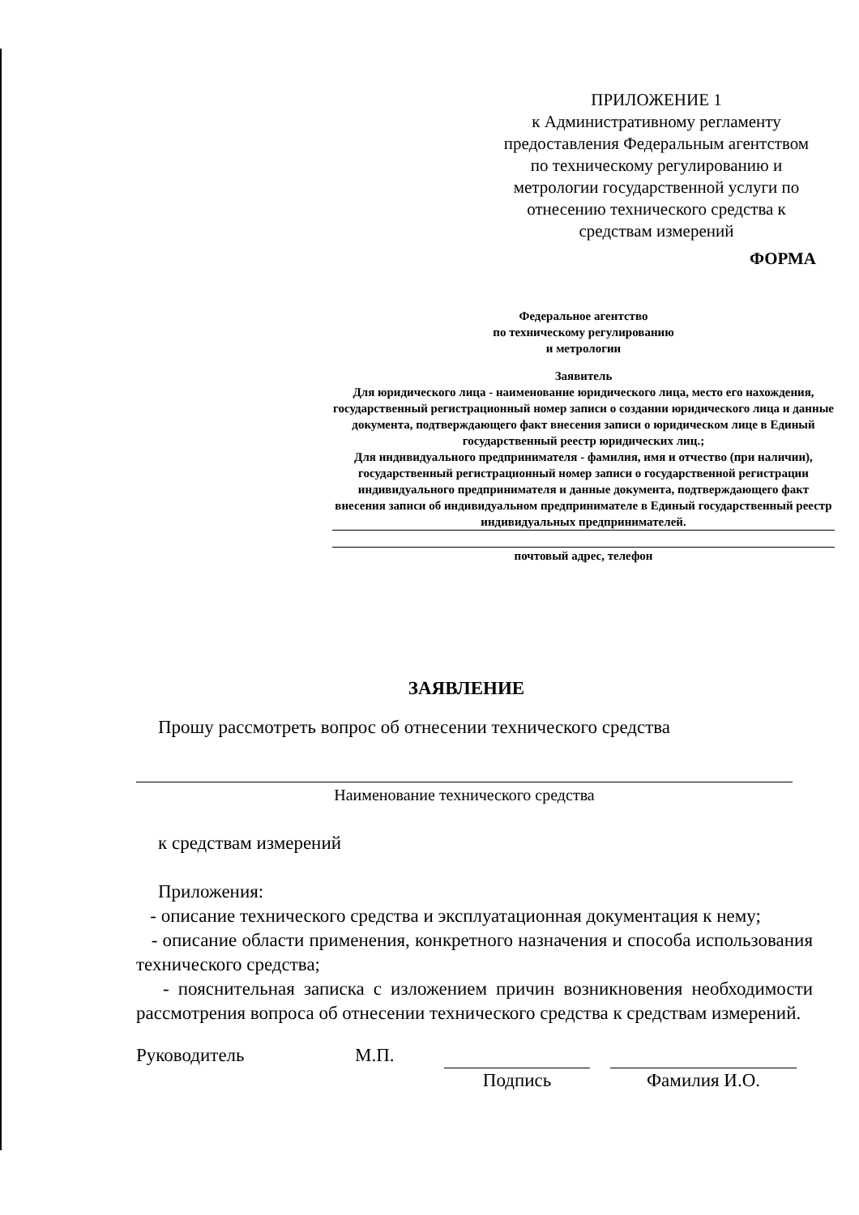ПРИЛОЖЕНИЕ 1
к Административному регламенту предоставления Федеральным агентством по техническому регулированию и метрологии государственной услуги по отнесению технического средства к средствам измерений
ФОРМА
Федеральное агентство
по техническому регулированию
и метрологии
Заявитель
Для юридического лица - наименование юридического лица, место его нахождения, государственный регистрационный номер записи о создании юридического лица и данные документа, подтверждающего факт внесения записи о юридическом лице в Единый государственный реестр юридических лиц.;
Для индивидуального предпринимателя - фамилия, имя и отчество (при наличии), государственный регистрационный номер записи о государственной регистрации индивидуального предпринимателя и данные документа, подтверждающего факт внесения записи об индивидуальном предпринимателе в Единый государственный реестр индивидуальных предпринимателей.
почтовый адрес, телефон
ЗАЯВЛЕНИЕ
Прошу рассмотреть вопрос об отнесении технического средства
Наименование технического средства
к средствам измерений
Приложения:
- описание технического средства и эксплуатационная документация к нему;
- описание области применения, конкретного назначения и способа использования технического средства;
- пояснительная записка с изложением причин возникновения необходимости рассмотрения вопроса об отнесении технического средства к средствам измерений.
Руководитель М.П. Подпись Фамилия И.О.